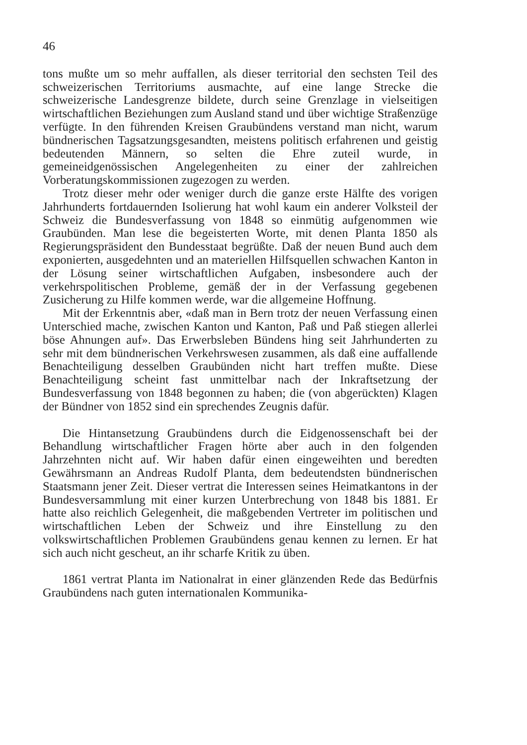46
tons mußte um so mehr auffallen, als dieser territorial den sechsten Teil des schweizerischen Territoriums ausmachte, auf eine lange Strecke die schweizerische Landesgrenze bildete, durch seine Grenzlage in vielseitigen wirtschaftlichen Beziehungen zum Ausland stand und über wichtige Straßenzüge verfügte. In den führenden Kreisen Graubündens verstand man nicht, warum bündnerischen Tagsatzungsgesandten, meistens politisch erfahrenen und geistig bedeutenden Männern, so selten die Ehre zuteil wurde, in gemeineidgenössischen Angelegenheiten zu einer der zahlreichen Vorberatungskommissionen zugezogen zu werden.
Trotz dieser mehr oder weniger durch die ganze erste Hälfte des vorigen Jahrhunderts fortdauernden Isolierung hat wohl kaum ein anderer Volksteil der Schweiz die Bundesverfassung von 1848 so einmütig aufgenommen wie Graubünden. Man lese die begeisterten Worte, mit denen Planta 1850 als Regierungspräsident den Bundesstaat begrüßte. Daß der neuen Bund auch dem exponierten, ausgedehnten und an materiellen Hilfsquellen schwachen Kanton in der Lösung seiner wirtschaftlichen Aufgaben, insbesondere auch der verkehrspolitischen Probleme, gemäß der in der Verfassung gegebenen Zusicherung zu Hilfe kommen werde, war die allgemeine Hoffnung.
Mit der Erkenntnis aber, «daß man in Bern trotz der neuen Verfassung einen Unterschied mache, zwischen Kanton und Kanton, Paß und Paß stiegen allerlei böse Ahnungen auf». Das Erwerbsleben Bündens hing seit Jahrhunderten zu sehr mit dem bündnerischen Verkehrswesen zusammen, als daß eine auffallende Benachteiligung desselben Graubünden nicht hart treffen mußte. Diese Benachteiligung scheint fast unmittelbar nach der Inkraftsetzung der Bundesverfassung von 1848 begonnen zu haben; die (von abgerückten) Klagen der Bündner von 1852 sind ein sprechendes Zeugnis dafür.
Die Hintansetzung Graubündens durch die Eidgenossenschaft bei der Behandlung wirtschaftlicher Fragen hörte aber auch in den folgenden Jahrzehnten nicht auf. Wir haben dafür einen eingeweihten und beredten Gewährsmann an Andreas Rudolf Planta, dem bedeutendsten bündnerischen Staatsmann jener Zeit. Dieser vertrat die Interessen seines Heimatkantons in der Bundesversammlung mit einer kurzen Unterbrechung von 1848 bis 1881. Er hatte also reichlich Gelegenheit, die maßgebenden Vertreter im politischen und wirtschaftlichen Leben der Schweiz und ihre Einstellung zu den volkswirtschaftlichen Problemen Graubündens genau kennen zu lernen. Er hat sich auch nicht gescheut, an ihr scharfe Kritik zu üben.
1861 vertrat Planta im Nationalrat in einer glänzenden Rede das Bedürfnis Graubündens nach guten internationalen Kommunika-